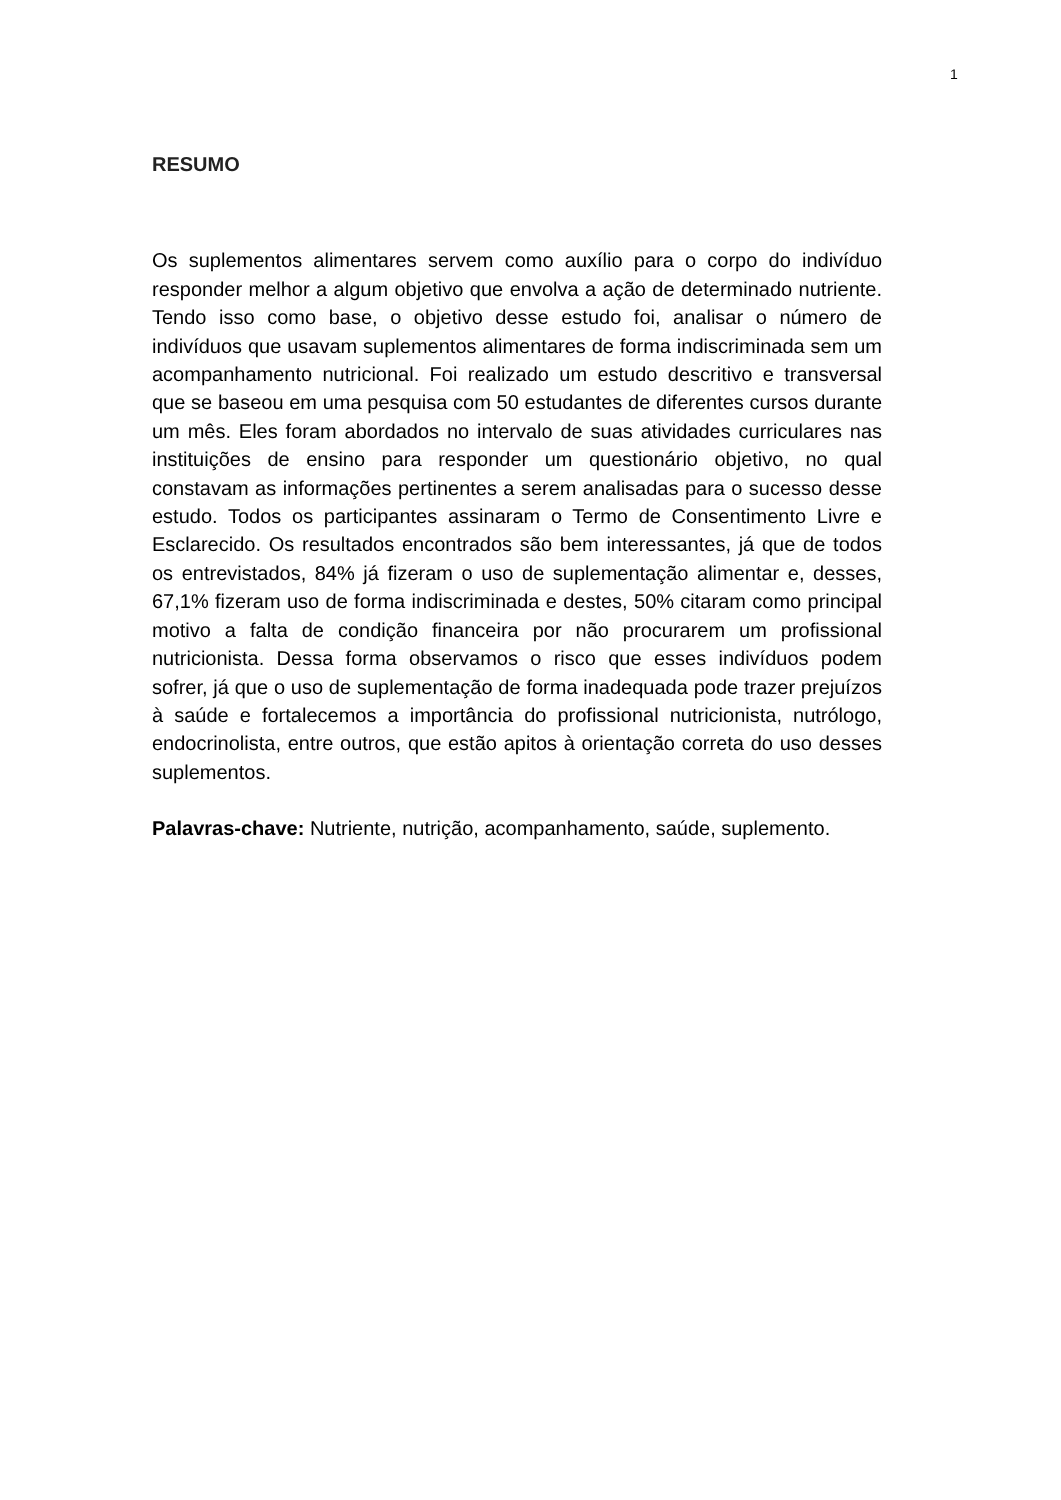1
RESUMO
Os suplementos alimentares servem como auxílio para o corpo do indivíduo responder melhor a algum objetivo que envolva a ação de determinado nutriente. Tendo isso como base, o objetivo desse estudo foi, analisar o número de indivíduos que usavam suplementos alimentares de forma indiscriminada sem um acompanhamento nutricional. Foi realizado um estudo descritivo e transversal que se baseou em uma pesquisa com 50 estudantes de diferentes cursos durante um mês. Eles foram abordados no intervalo de suas atividades curriculares nas instituições de ensino para responder um questionário objetivo, no qual constavam as informações pertinentes a serem analisadas para o sucesso desse estudo. Todos os participantes assinaram o Termo de Consentimento Livre e Esclarecido. Os resultados encontrados são bem interessantes, já que de todos os entrevistados, 84% já fizeram o uso de suplementação alimentar e, desses, 67,1% fizeram uso de forma indiscriminada e destes, 50% citaram como principal motivo a falta de condição financeira por não procurarem um profissional nutricionista. Dessa forma observamos o risco que esses indivíduos podem sofrer, já que o uso de suplementação de forma inadequada pode trazer prejuízos à saúde e fortalecemos a importância do profissional nutricionista, nutrólogo, endocrinolista, entre outros, que estão apitos à orientação correta do uso desses suplementos.
Palavras-chave: Nutriente, nutrição, acompanhamento, saúde, suplemento.